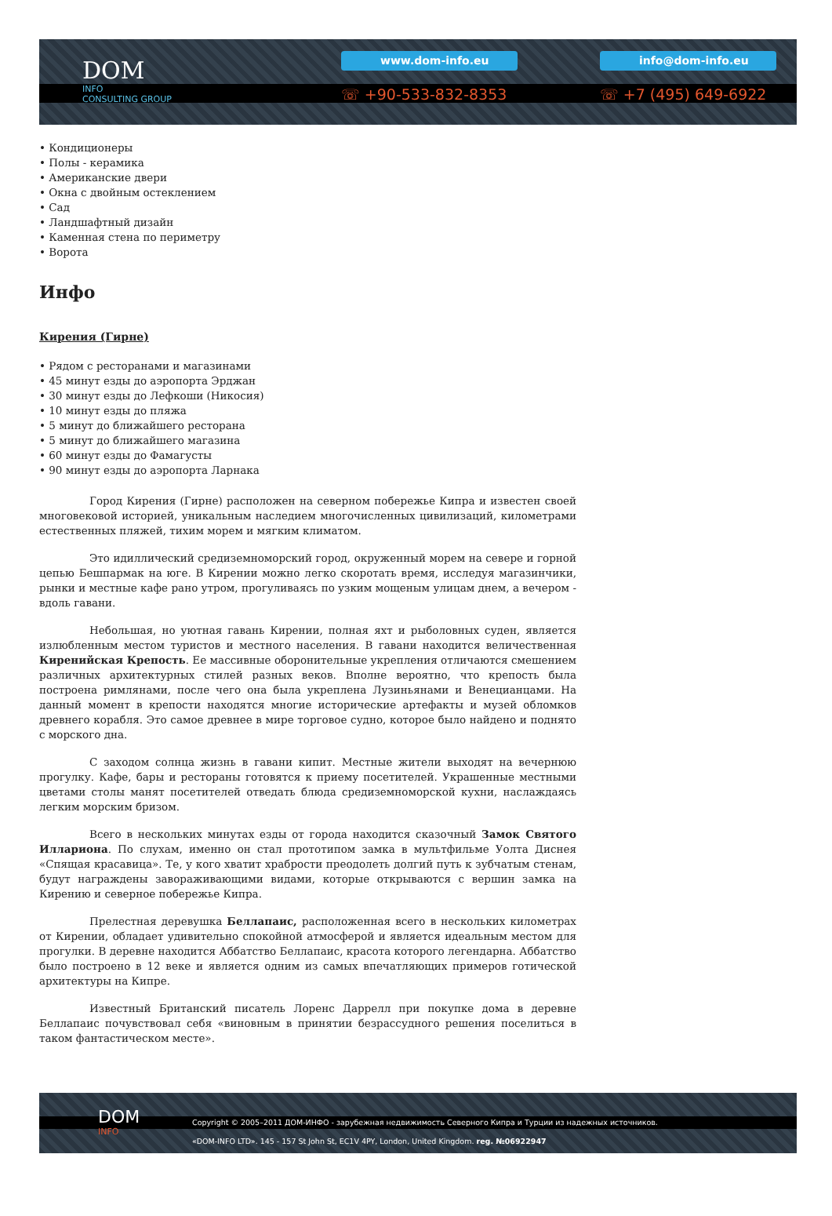DOM
INFO
CONSULTING GROUP
www.dom-info.eu info@dom-info.eu
☏ +90-533-832-8353 ☏ +7 (495) 649-6922
• Кондиционеры
• Полы - керамика
• Американские двери
• Окна с двойным остеклением
• Сад
• Ландшафтный дизайн
• Каменная стена по периметру
• Ворота
Инфо
Кирения (Гирне)
• Рядом с ресторанами и магазинами
• 45 минут езды до аэропорта Эрджан
• 30 минут езды до Лефкоши (Никосия)
• 10 минут езды до пляжа
• 5 минут до ближайшего ресторана
• 5 минут до ближайшего магазина
• 60 минут езды до Фамагусты
• 90 минут езды до аэропорта Ларнака
Город Кирения (Гирне) расположен на северном побережье Кипра и известен своей многовековой историей, уникальным наследием многочисленных цивилизаций, километрами естественных пляжей, тихим морем и мягким климатом.
Это идиллический средиземноморский город, окруженный морем на севере и горной цепью Бешпармак на юге. В Кирении можно легко скоротать время, исследуя магазинчики, рынки и местные кафе рано утром, прогуливаясь по узким мощеным улицам днем, а вечером - вдоль гавани.
Небольшая, но уютная гавань Кирении, полная яхт и рыболовных суден, является излюбленным местом туристов и местного населения. В гавани находится величественная Киренийская Крепость. Ее массивные оборонительные укрепления отличаются смешением различных архитектурных стилей разных веков. Вполне вероятно, что крепость была построена римлянами, после чего она была укреплена Лузиньянами и Венецианцами. На данный момент в крепости находятся многие исторические артефакты и музей обломков древнего корабля. Это самое древнее в мире торговое судно, которое было найдено и поднято с морского дна.
С заходом солнца жизнь в гавани кипит. Местные жители выходят на вечернюю прогулку. Кафе, бары и рестораны готовятся к приему посетителей. Украшенные местными цветами столы манят посетителей отведать блюда средиземноморской кухни, наслаждаясь легким морским бризом.
Всего в нескольких минутах езды от города находится сказочный Замок Святого Иллариона. По слухам, именно он стал прототипом замка в мультфильме Уолта Диснея «Спящая красавица». Те, у кого хватит храбрости преодолеть долгий путь к зубчатым стенам, будут награждены завораживающими видами, которые открываются с вершин замка на Кирению и северное побережье Кипра.
Прелестная деревушка Беллапаис, расположенная всего в нескольких километрах от Кирении, обладает удивительно спокойной атмосферой и является идеальным местом для прогулки. В деревне находится Аббатство Беллапаис, красота которого легендарна. Аббатство было построено в 12 веке и является одним из самых впечатляющих примеров готической архитектуры на Кипре.
Известный Британский писатель Лоренс Даррелл при покупке дома в деревне Беллапаис почувствовал себя «виновным в принятии безрассудного решения поселиться в таком фантастическом месте».
DOM
INFO
Copyright © 2005–2011 ДОМ-ИНФО - зарубежная недвижимость Северного Кипра и Турции из надежных источников.
«DOM-INFO LTD». 145 - 157 St John St, EC1V 4PY, London, United Kingdom. reg. №06922947